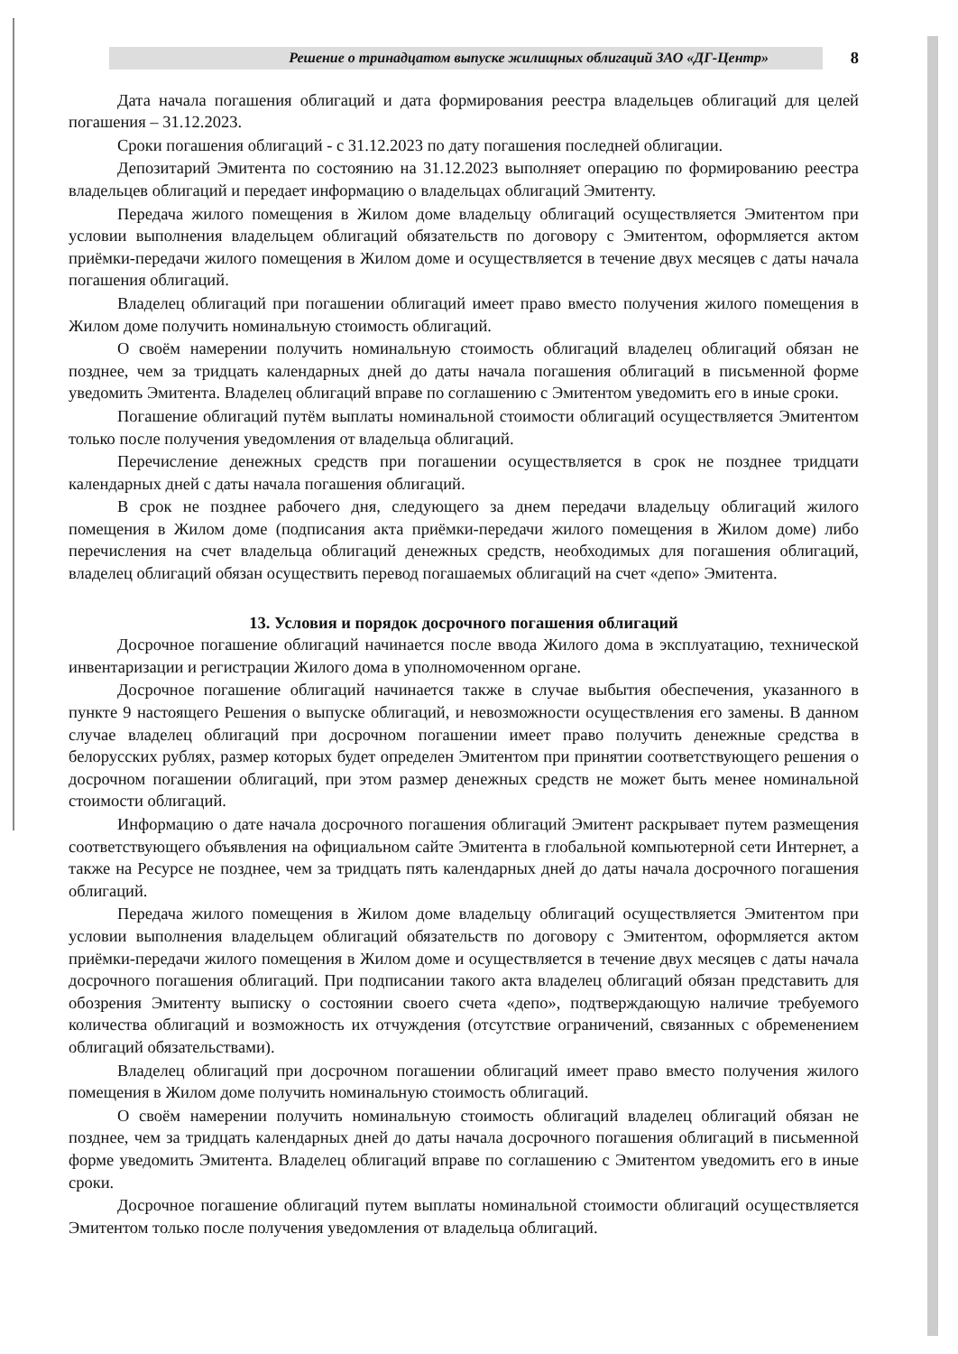Решение о тринадцатом выпуске жилищных облигаций ЗАО «ДГ-Центр»
8
Дата начала погашения облигаций и дата формирования реестра владельцев облигаций для целей погашения – 31.12.2023.
Сроки погашения облигаций - с 31.12.2023 по дату погашения последней облигации.
Депозитарий Эмитента по состоянию на 31.12.2023 выполняет операцию по формированию реестра владельцев облигаций и передает информацию о владельцах облигаций Эмитенту.
Передача жилого помещения в Жилом доме владельцу облигаций осуществляется Эмитентом при условии выполнения владельцем облигаций обязательств по договору с Эмитентом, оформляется актом приёмки-передачи жилого помещения в Жилом доме и осуществляется в течение двух месяцев с даты начала погашения облигаций.
Владелец облигаций при погашении облигаций имеет право вместо получения жилого помещения в Жилом доме получить номинальную стоимость облигаций.
О своём намерении получить номинальную стоимость облигаций владелец облигаций обязан не позднее, чем за тридцать календарных дней до даты начала погашения облигаций в письменной форме уведомить Эмитента. Владелец облигаций вправе по соглашению с Эмитентом уведомить его в иные сроки.
Погашение облигаций путём выплаты номинальной стоимости облигаций осуществляется Эмитентом только после получения уведомления от владельца облигаций.
Перечисление денежных средств при погашении осуществляется в срок не позднее тридцати календарных дней с даты начала погашения облигаций.
В срок не позднее рабочего дня, следующего за днем передачи владельцу облигаций жилого помещения в Жилом доме (подписания акта приёмки-передачи жилого помещения в Жилом доме) либо перечисления на счет владельца облигаций денежных средств, необходимых для погашения облигаций, владелец облигаций обязан осуществить перевод погашаемых облигаций на счет «депо» Эмитента.
13. Условия и порядок досрочного погашения облигаций
Досрочное погашение облигаций начинается после ввода Жилого дома в эксплуатацию, технической инвентаризации и регистрации Жилого дома в уполномоченном органе.
Досрочное погашение облигаций начинается также в случае выбытия обеспечения, указанного в пункте 9 настоящего Решения о выпуске облигаций, и невозможности осуществления его замены. В данном случае владелец облигаций при досрочном погашении имеет право получить денежные средства в белорусских рублях, размер которых будет определен Эмитентом при принятии соответствующего решения о досрочном погашении облигаций, при этом размер денежных средств не может быть менее номинальной стоимости облигаций.
Информацию о дате начала досрочного погашения облигаций Эмитент раскрывает путем размещения соответствующего объявления на официальном сайте Эмитента в глобальной компьютерной сети Интернет, а также на Ресурсе не позднее, чем за тридцать пять календарных дней до даты начала досрочного погашения облигаций.
Передача жилого помещения в Жилом доме владельцу облигаций осуществляется Эмитентом при условии выполнения владельцем облигаций обязательств по договору с Эмитентом, оформляется актом приёмки-передачи жилого помещения в Жилом доме и осуществляется в течение двух месяцев с даты начала досрочного погашения облигаций. При подписании такого акта владелец облигаций обязан представить для обозрения Эмитенту выписку о состоянии своего счета «депо», подтверждающую наличие требуемого количества облигаций и возможность их отчуждения (отсутствие ограничений, связанных с обременением облигаций обязательствами).
Владелец облигаций при досрочном погашении облигаций имеет право вместо получения жилого помещения в Жилом доме получить номинальную стоимость облигаций.
О своём намерении получить номинальную стоимость облигаций владелец облигаций обязан не позднее, чем за тридцать календарных дней до даты начала досрочного погашения облигаций в письменной форме уведомить Эмитента. Владелец облигаций вправе по соглашению с Эмитентом уведомить его в иные сроки.
Досрочное погашение облигаций путем выплаты номинальной стоимости облигаций осуществляется Эмитентом только после получения уведомления от владельца облигаций.